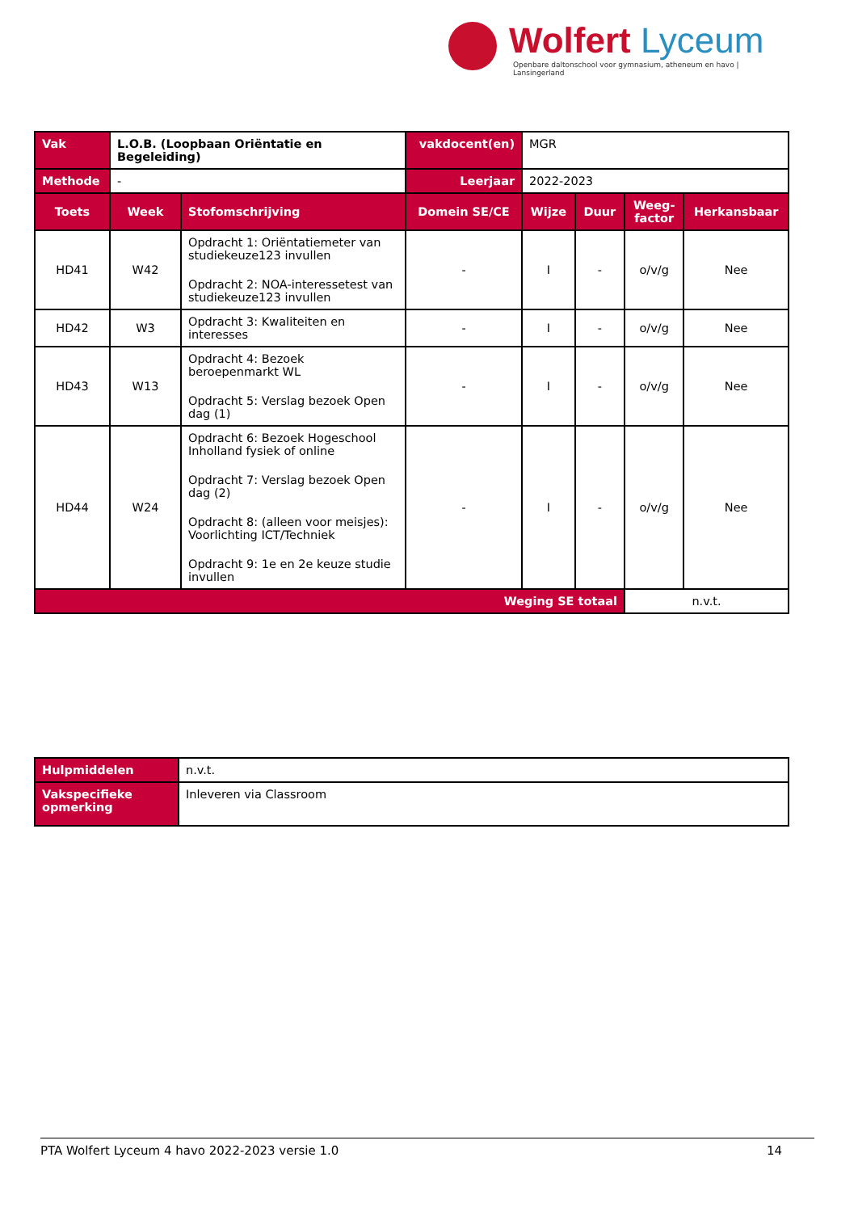Wolfert Lyceum
Openbare daltonschool voor gymnasium, atheneum en havo | Lansingerland
| Vak | L.O.B. (Loopbaan Oriëntatie en Begeleiding) | | vakdocent(en) | MGR | | | |
| Methode | - | | Leerjaar | 2022-2023 | | | |
| Toets | Week | Stofomschrijving | Domein SE/CE | Wijze | Duur | Weeg- factor | Herkansbaar |
| HD41 | W42 | Opdracht 1: Oriëntatiemeter van studiekeuze123 invullen Opdracht 2: NOA-interessetest van studiekeuze123 invullen | - | I | - | o/v/g | Nee |
| HD42 | W3 | Opdracht 3: Kwaliteiten en interesses | - | I | - | o/v/g | Nee |
| HD43 | W13 | Opdracht 4: Bezoek beroepenmarkt WL Opdracht 5: Verslag bezoek Open dag (1) | - | I | - | o/v/g | Nee |
| HD44 | W24 | Opdracht 6: Bezoek Hogeschool Inholland fysiek of online Opdracht 7: Verslag bezoek Open dag (2) Opdracht 8: (alleen voor meisjes): Voorlichting ICT/Techniek Opdracht 9: 1e en 2e keuze studie invullen | - | I | - | o/v/g | Nee |
| Weging SE totaal | | | | | | n.v.t. | |
| Hulpmiddelen | n.v.t. |
| Vakspecifieke opmerking | Inleveren via Classroom |
PTA Wolfert Lyceum 4 havo 2022-2023 versie 1.0 14